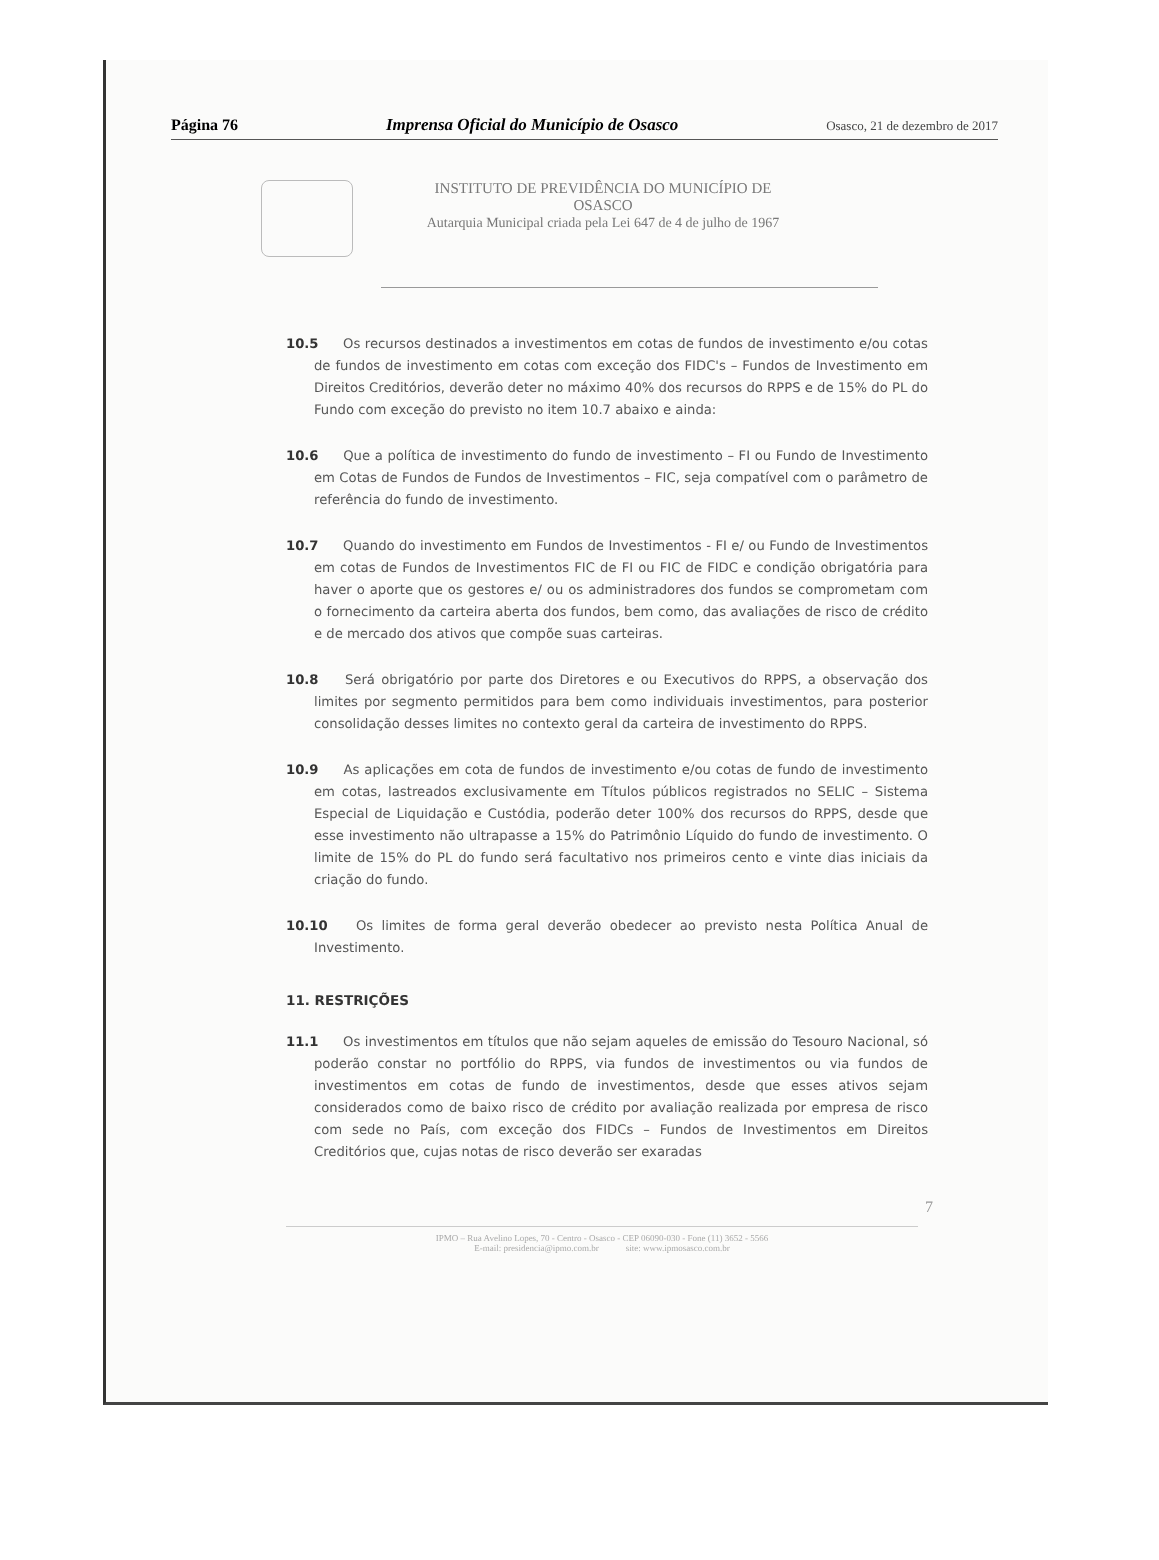Página 76 Imprensa Oficial do Município de Osasco Osasco, 21 de dezembro de 2017
INSTITUTO DE PREVIDÊNCIA DO MUNICÍPIO DE
OSASCO
Autarquia Municipal criada pela Lei 647 de 4 de julho de 1967
10.5 Os recursos destinados a investimentos em cotas de fundos de investimento e/ou cotas de fundos de investimento em cotas com exceção dos FIDC's – Fundos de Investimento em Direitos Creditórios, deverão deter no máximo 40% dos recursos do RPPS e de 15% do PL do Fundo com exceção do previsto no item 10.7 abaixo e ainda:
10.6 Que a política de investimento do fundo de investimento – FI ou Fundo de Investimento em Cotas de Fundos de Fundos de Investimentos – FIC, seja compatível com o parâmetro de referência do fundo de investimento.
10.7 Quando do investimento em Fundos de Investimentos - FI e/ ou Fundo de Investimentos em cotas de Fundos de Investimentos FIC de FI ou FIC de FIDC e condição obrigatória para haver o aporte que os gestores e/ ou os administradores dos fundos se comprometam com o fornecimento da carteira aberta dos fundos, bem como, das avaliações de risco de crédito e de mercado dos ativos que compõe suas carteiras.
10.8 Será obrigatório por parte dos Diretores e ou Executivos do RPPS, a observação dos limites por segmento permitidos para bem como individuais investimentos, para posterior consolidação desses limites no contexto geral da carteira de investimento do RPPS.
10.9 As aplicações em cota de fundos de investimento e/ou cotas de fundo de investimento em cotas, lastreados exclusivamente em Títulos públicos registrados no SELIC – Sistema Especial de Liquidação e Custódia, poderão deter 100% dos recursos do RPPS, desde que esse investimento não ultrapasse a 15% do Patrimônio Líquido do fundo de investimento. O limite de 15% do PL do fundo será facultativo nos primeiros cento e vinte dias iniciais da criação do fundo.
10.10 Os limites de forma geral deverão obedecer ao previsto nesta Política Anual de Investimento.
11. RESTRIÇÕES
11.1 Os investimentos em títulos que não sejam aqueles de emissão do Tesouro Nacional, só poderão constar no portfólio do RPPS, via fundos de investimentos ou via fundos de investimentos em cotas de fundo de investimentos, desde que esses ativos sejam considerados como de baixo risco de crédito por avaliação realizada por empresa de risco com sede no País, com exceção dos FIDCs – Fundos de Investimentos em Direitos Creditórios que, cujas notas de risco deverão ser exaradas
7
IPMO – Rua Avelino Lopes, 70 - Centro - Osasco - CEP 06090-030 - Fone (11) 3652 - 5566
E-mail: presidencia@ipmo.com.br site: www.ipmosasco.com.br